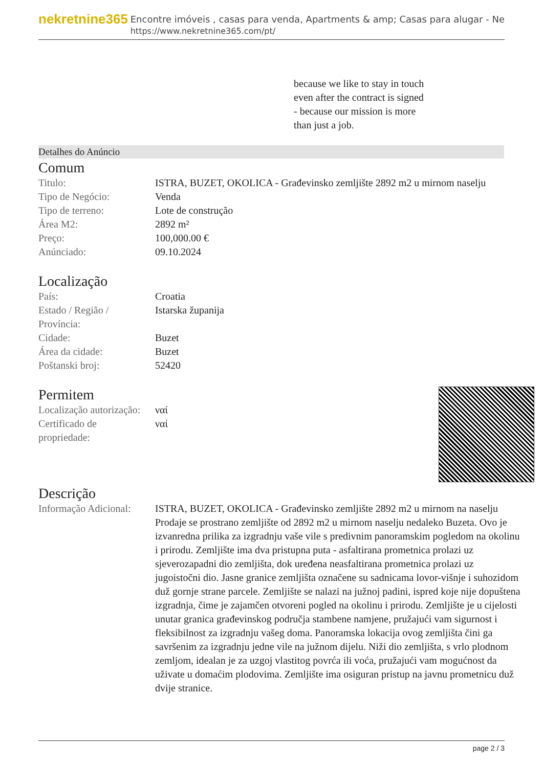nekretnine365
Encontre imóveis , casas para venda, Apartments & amp; Casas para alugar - Ne
https://www.nekretnine365.com/pt/
because we like to stay in touch
even after the contract is signed
- because our mission is more
than just a job.
Detalhes do Anúncio
Comum
| Titulo: | ISTRA, BUZET, OKOLICA - Građevinsko zemljište 2892 m2 u mirnom naselju |
| Tipo de Negócio: | Venda |
| Tipo de terreno: | Lote de construção |
| Área M2: | 2892 m² |
| Preço: | 100,000.00 € |
| Anúnciado: | 09.10.2024 |
Localização
| País: | Croatia |
| Estado / Região / Província: | Istarska županija |
| Cidade: | Buzet |
| Área da cidade: | Buzet |
| Poštanski broj: | 52420 |
Permitem
| Localização autorização: | ναί |
| Certificado de propriedade: | ναί |
Descrição
| Informação Adicional: | ISTRA, BUZET, OKOLICA - Građevinsko zemljište 2892 m2 u mirnom na naselju Prodaje se prostrano zemljište od 2892 m2 u mirnom naselju nedaleko Buzeta. Ovo je izvanredna prilika za izgradnju vaše vile s predivnim panoramskim pogledom na okolinu i prirodu. Zemljište ima dva pristupna puta - asfaltirana prometnica prolazi uz sjeverozapadni dio zemljišta, dok uređena neasfaltirana prometnica prolazi uz jugoistočni dio. Jasne granice zemljišta označene su sadnicama lovor-višnje i suhozidom duž gornje strane parcele. Zemljište se nalazi na južnoj padini, ispred koje nije dopuštena izgradnja, čime je zajamčen otvoreni pogled na okolinu i prirodu. Zemljište je u cijelosti unutar granica građevinskog područja stambene namjene, pružajući vam sigurnost i fleksibilnost za izgradnju vašeg doma. Panoramska lokacija ovog zemljišta čini ga savršenim za izgradnju jedne vile na južnom dijelu. Niži dio zemljišta, s vrlo plodnom zemljom, idealan je za uzgoj vlastitog povrća ili voća, pružajući vam mogućnost da uživate u domaćim plodovima. Zemljište ima osiguran pristup na javnu prometnicu duž dvije stranice. |
page 2 / 3